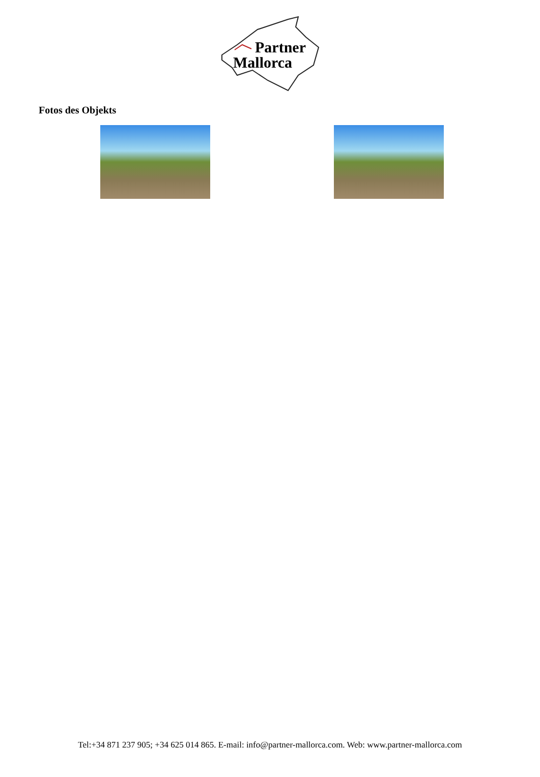Partner
Mallorca
Fotos des Objekts
Tel:+34 871 237 905; +34 625 014 865. E-mail: info@partner-mallorca.com. Web: www.partner-mallorca.com